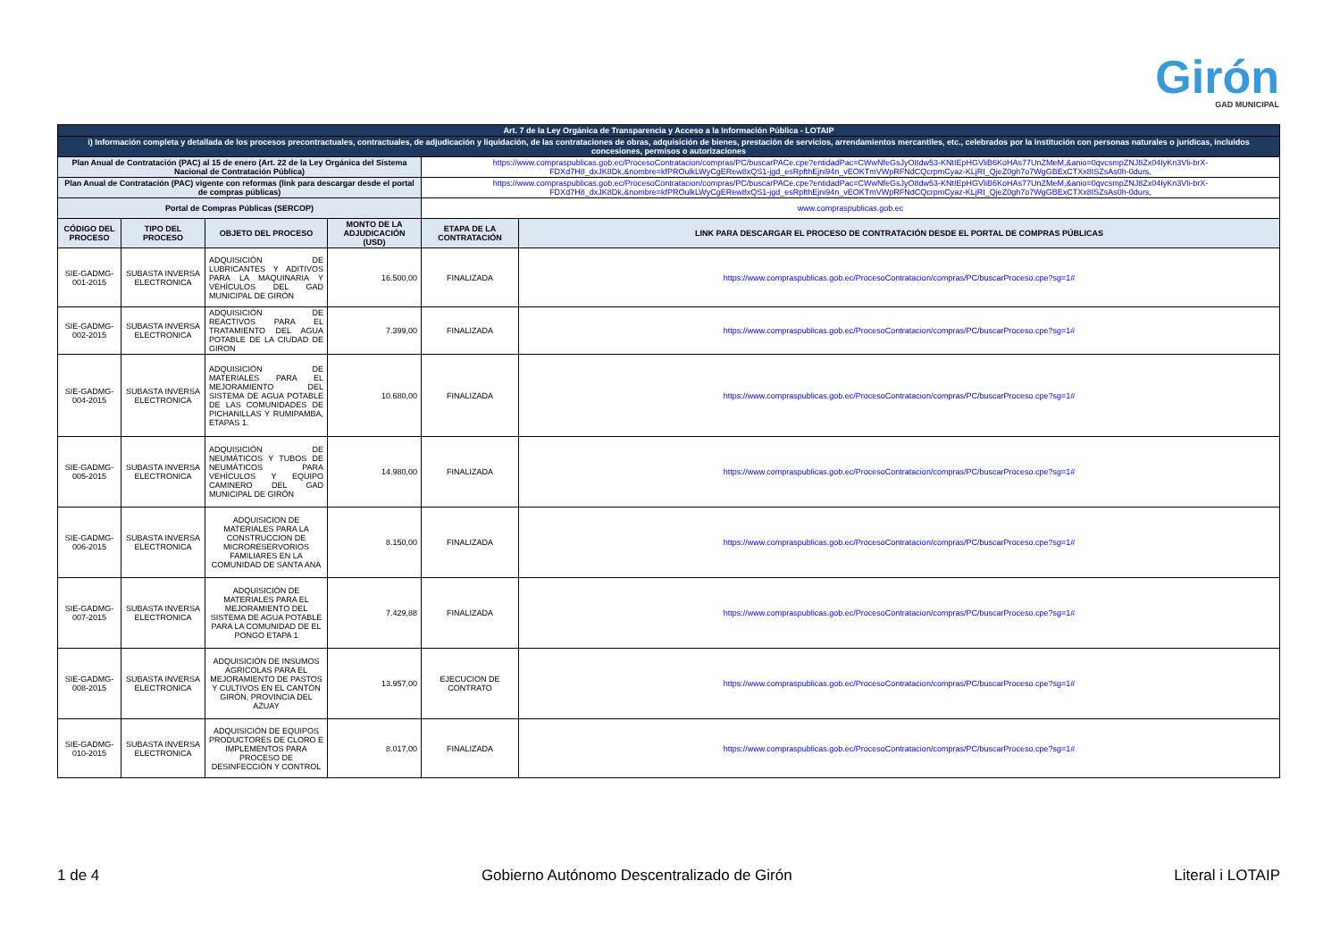Girón
GAD MUNICIPAL
| Art. 7 de la Ley Orgánica de Transparencia y Acceso a la Información Pública - LOTAIP | | | | | |
| i) Información completa y detallada de los procesos precontractuales, contractuales, de adjudicación y liquidación, de las contrataciones de obras, adquisición de bienes, prestación de servicios, arrendamientos mercantiles, etc., celebrados por la institución con personas naturales o jurídicas, incluidos concesiones, permisos o autorizaciones | | | | | |
| Plan Anual de Contratación (PAC) al 15 de enero (Art. 22 de la Ley Orgánica del Sistema Nacional de Contratación Pública) | | | | https://www.compraspublicas.gob.ec/ProcesoContratacion/compras/PC/buscarPACe.cpe?entidadPac=CWwNfeGsJyO8dw53-KNtIEpHGVliB6KoHAs77UnZMeM,&anio=0qvcsmpZNJ8Zx04IyKn3Vli-brX-FDXd7H8_dxJK8Dk,&nombre=kfPROulkLWyCgERew8xQS1-jgd_esRpfthEjni94n_vEOKTmVWpRFNdCQcrpmCyaz-KLjRI_QjeZ0gh7o7WgGBExCTXx8ISZsAs0h-0durs, | |
| Plan Anual de Contratación (PAC) vigente con reformas (link para descargar desde el portal de compras públicas) | | | | https://www.compraspublicas.gob.ec/ProcesoContratacion/compras/PC/buscarPACe.cpe?entidadPac=CWwNfeGsJyO8dw53-KNtIEpHGVliB6KoHAs77UnZMeM,&anio=0qvcsmpZNJ8Zx04IyKn3Vli-brX-FDXd7H8_dxJK8Dk,&nombre=kfPROulkLWyCgERew8xQS1-jgd_esRpfthEjni94n_vEOKTmVWpRFNdCQcrpmCyaz-KLjRI_QjeZ0gh7o7WgGBExCTXx8ISZsAs0h-0durs, | |
| Portal de Compras Públicas (SERCOP) | | | | www.compraspublicas.gob.ec | |
| CÓDIGO DEL PROCESO | TIPO DEL PROCESO | OBJETO DEL PROCESO | MONTO DE LA ADJUDICACIÓN (USD) | ETAPA DE LA CONTRATACIÓN | LINK PARA DESCARGAR EL PROCESO DE CONTRATACIÓN DESDE EL PORTAL DE COMPRAS PÚBLICAS |
| SIE-GADMG-001-2015 | SUBASTA INVERSA ELECTRONICA | ADQUISICIÓN DE LUBRICANTES Y ADITIVOS PARA LA MAQUINARIA Y VEHÍCULOS DEL GAD MUNICIPAL DE GIRÓN | 16.500,00 | FINALIZADA | https://www.compraspublicas.gob.ec/ProcesoContratacion/compras/PC/buscarProceso.cpe?sg=1# |
| SIE-GADMG-002-2015 | SUBASTA INVERSA ELECTRONICA | ADQUISICIÓN DE REACTIVOS PARA EL TRATAMIENTO DEL AGUA POTABLE DE LA CIUDAD DE GIRON | 7.399,00 | FINALIZADA | https://www.compraspublicas.gob.ec/ProcesoContratacion/compras/PC/buscarProceso.cpe?sg=1# |
| SIE-GADMG-004-2015 | SUBASTA INVERSA ELECTRONICA | ADQUISICIÓN DE MATERIALES PARA EL MEJORAMIENTO DEL SISTEMA DE AGUA POTABLE DE LAS COMUNIDADES DE PICHANILLAS Y RUMIPAMBA, ETAPAS 1. | 10.680,00 | FINALIZADA | https://www.compraspublicas.gob.ec/ProcesoContratacion/compras/PC/buscarProceso.cpe?sg=1# |
| SIE-GADMG-005-2015 | SUBASTA INVERSA ELECTRONICA | ADQUISICIÓN DE NEUMÁTICOS Y TUBOS DE NEUMÁTICOS PARA VEHÍCULOS Y EQUIPO CAMINERO DEL GAD MUNICIPAL DE GIRÓN | 14.980,00 | FINALIZADA | https://www.compraspublicas.gob.ec/ProcesoContratacion/compras/PC/buscarProceso.cpe?sg=1# |
| SIE-GADMG-006-2015 | SUBASTA INVERSA ELECTRONICA | ADQUISICION DE MATERIALES PARA LA CONSTRUCCION DE MICRORESERVORIOS FAMILIARES EN LA COMUNIDAD DE SANTA ANA | 8.150,00 | FINALIZADA | https://www.compraspublicas.gob.ec/ProcesoContratacion/compras/PC/buscarProceso.cpe?sg=1# |
| SIE-GADMG-007-2015 | SUBASTA INVERSA ELECTRONICA | ADQUISICIÓN DE MATERIALES PARA EL MEJORAMIENTO DEL SISTEMA DE AGUA POTABLE PARA LA COMUNIDAD DE EL PONGO ETAPA 1 | 7.429,88 | FINALIZADA | https://www.compraspublicas.gob.ec/ProcesoContratacion/compras/PC/buscarProceso.cpe?sg=1# |
| SIE-GADMG-008-2015 | SUBASTA INVERSA ELECTRONICA | ADQUISICIÓN DE INSUMOS AGRICOLAS PARA EL MEJORAMIENTO DE PASTOS Y CULTIVOS EN EL CANTÓN GIRÓN, PROVINCIA DEL AZUAY | 13.957,00 | EJECUCION DE CONTRATO | https://www.compraspublicas.gob.ec/ProcesoContratacion/compras/PC/buscarProceso.cpe?sg=1# |
| SIE-GADMG-010-2015 | SUBASTA INVERSA ELECTRONICA | ADQUISICIÓN DE EQUIPOS PRODUCTORES DE CLORO E IMPLEMENTOS PARA PROCESO DE DESINFECCIÓN Y CONTROL | 8.017,00 | FINALIZADA | https://www.compraspublicas.gob.ec/ProcesoContratacion/compras/PC/buscarProceso.cpe?sg=1# |
1 de 4 Gobierno Autónomo Descentralizado de Girón Literal i LOTAIP